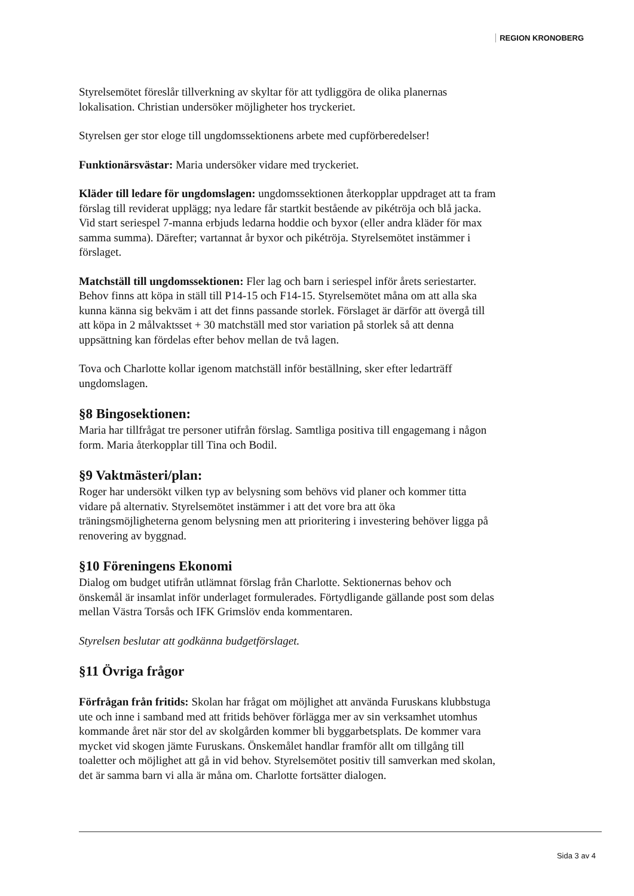REGION KRONOBERG
Styrelsemötet föreslår tillverkning av skyltar för att tydliggöra de olika planernas lokalisation. Christian undersöker möjligheter hos tryckeriet.
Styrelsen ger stor eloge till ungdomssektionens arbete med cupförberedelser!
Funktionärsvästar: Maria undersöker vidare med tryckeriet.
Kläder till ledare för ungdomslagen: ungdomssektionen återkopplar uppdraget att ta fram förslag till reviderat upplägg; nya ledare får startkit bestående av pikétröja och blå jacka. Vid start seriespel 7-manna erbjuds ledarna hoddie och byxor (eller andra kläder för max samma summa). Därefter; vartannat år byxor och pikétröja. Styrelsemötet instämmer i förslaget.
Matchställ till ungdomssektionen: Fler lag och barn i seriespel inför årets seriestarter. Behov finns att köpa in ställ till P14-15 och F14-15. Styrelsemötet måna om att alla ska kunna känna sig bekväm i att det finns passande storlek. Förslaget är därför att övergå till att köpa in 2 målvaktsset + 30 matchställ med stor variation på storlek så att denna uppsättning kan fördelas efter behov mellan de två lagen.
Tova och Charlotte kollar igenom matchställ inför beställning, sker efter ledarträff ungdomslagen.
§8 Bingosektionen:
Maria har tillfrågat tre personer utifrån förslag. Samtliga positiva till engagemang i någon form. Maria återkopplar till Tina och Bodil.
§9 Vaktmästeri/plan:
Roger har undersökt vilken typ av belysning som behövs vid planer och kommer titta vidare på alternativ. Styrelsemötet instämmer i att det vore bra att öka träningsmöjligheterna genom belysning men att prioritering i investering behöver ligga på renovering av byggnad.
§10 Föreningens Ekonomi
Dialog om budget utifrån utlämnat förslag från Charlotte. Sektionernas behov och önskemål är insamlat inför underlaget formulerades. Förtydligande gällande post som delas mellan Västra Torsås och IFK Grimslöv enda kommentaren.
Styrelsen beslutar att godkänna budgetförslaget.
§11 Övriga frågor
Förfrågan från fritids: Skolan har frågat om möjlighet att använda Furuskans klubbstuga ute och inne i samband med att fritids behöver förlägga mer av sin verksamhet utomhus kommande året när stor del av skolgården kommer bli byggarbetsplats. De kommer vara mycket vid skogen jämte Furuskans. Önskemålet handlar framför allt om tillgång till toaletter och möjlighet att gå in vid behov. Styrelsemötet positiv till samverkan med skolan, det är samma barn vi alla är måna om. Charlotte fortsätter dialogen.
Sida 3 av 4